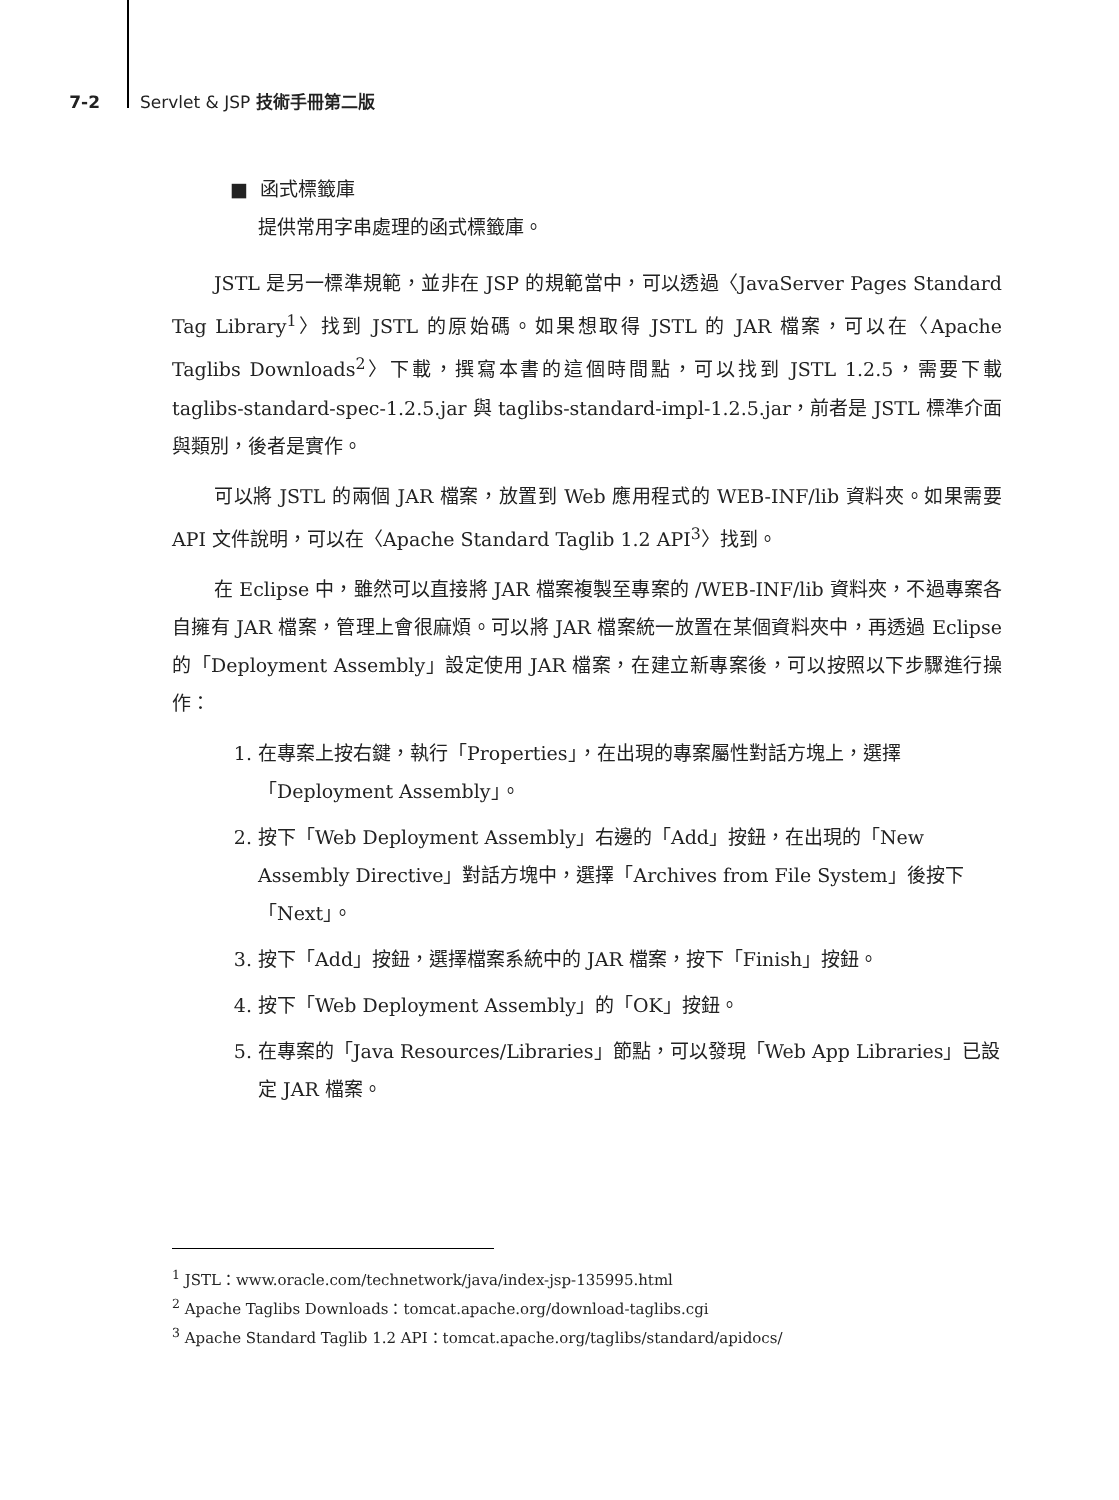7-2 Servlet & JSP 技術手冊第二版
■ 函式標籤庫
提供常用字串處理的函式標籤庫。
JSTL 是另一標準規範，並非在 JSP 的規範當中，可以透過〈JavaServer Pages Standard Tag Library<sup>1</sup>〉找到 JSTL 的原始碼。如果想取得 JSTL 的 JAR 檔案，可以在〈Apache Taglibs Downloads<sup>2</sup>〉下載，撰寫本書的這個時間點，可以找到 JSTL 1.2.5，需要下載 taglibs-standard-spec-1.2.5.jar 與 taglibs-standard-impl-1.2.5.jar，前者是 JSTL 標準介面與類別，後者是實作。
可以將 JSTL 的兩個 JAR 檔案，放置到 Web 應用程式的 WEB-INF/lib 資料夾。如果需要 API 文件說明，可以在〈Apache Standard Taglib 1.2 API<sup>3</sup>〉找到。
在 Eclipse 中，雖然可以直接將 JAR 檔案複製至專案的 /WEB-INF/lib 資料夾，不過專案各自擁有 JAR 檔案，管理上會很麻煩。可以將 JAR 檔案統一放置在某個資料夾中，再透過 Eclipse 的「Deployment Assembly」設定使用 JAR 檔案，在建立新專案後，可以按照以下步驟進行操作：
1. 在專案上按右鍵，執行「Properties」，在出現的專案屬性對話方塊上，選擇「Deployment Assembly」。
2. 按下「Web Deployment Assembly」右邊的「Add」按鈕，在出現的「New Assembly Directive」對話方塊中，選擇「Archives from File System」後按下「Next」。
3. 按下「Add」按鈕，選擇檔案系統中的 JAR 檔案，按下「Finish」按鈕。
4. 按下「Web Deployment Assembly」的「OK」按鈕。
5. 在專案的「Java Resources/Libraries」節點，可以發現「Web App Libraries」已設定 JAR 檔案。
<sup>1</sup> JSTL：www.oracle.com/technetwork/java/index-jsp-135995.html
<sup>2</sup> Apache Taglibs Downloads：tomcat.apache.org/download-taglibs.cgi
<sup>3</sup> Apache Standard Taglib 1.2 API：tomcat.apache.org/taglibs/standard/apidocs/